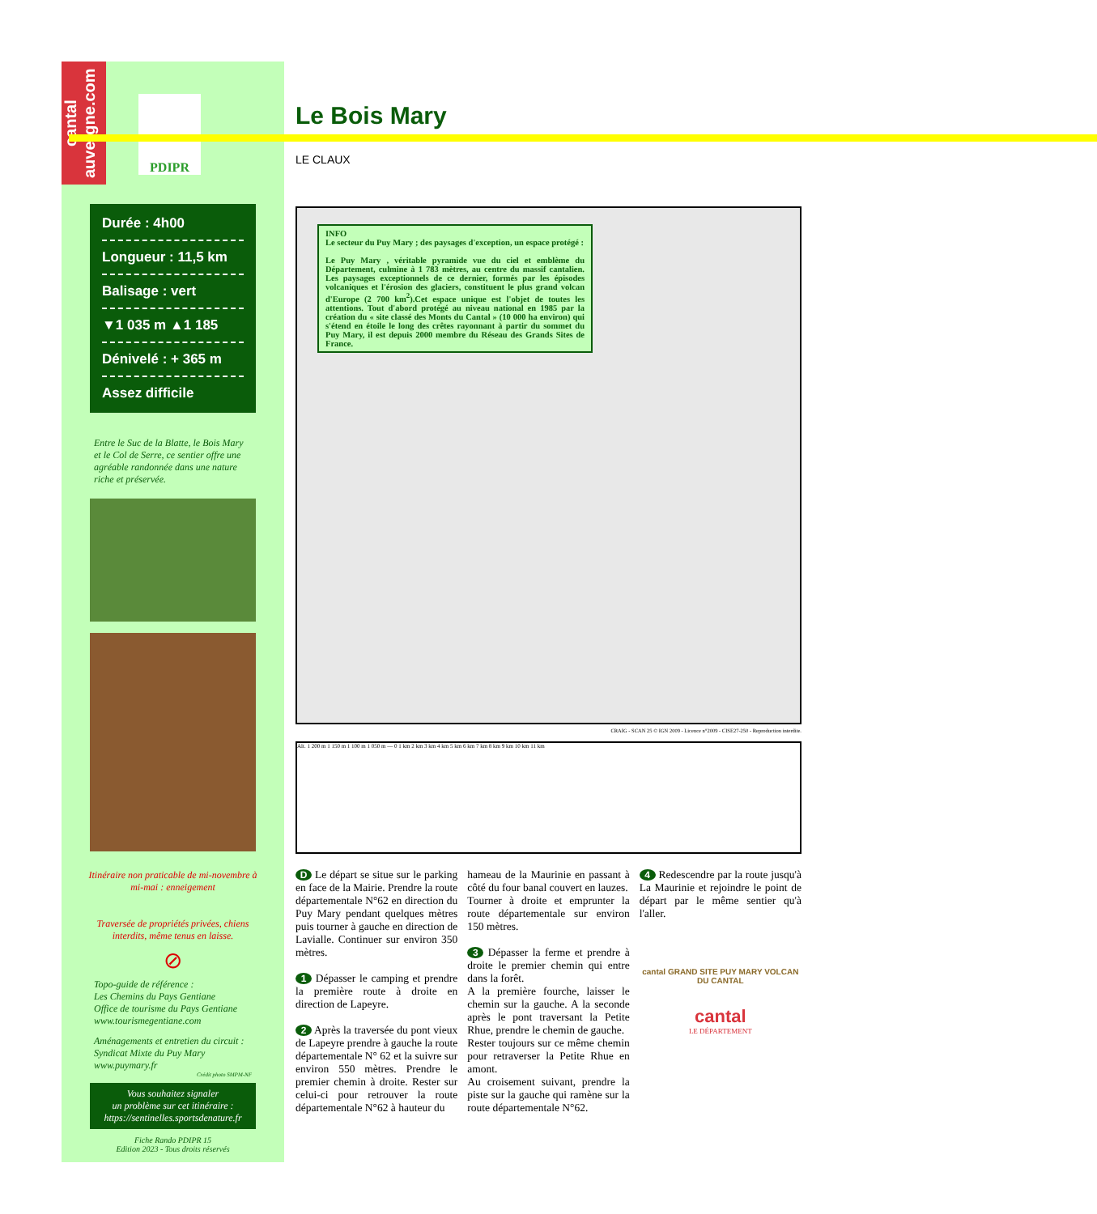cantal auvergne.com
PDIPR
Durée : 4h00
Longueur : 11,5 km
Balisage : vert
▼1 035 m ▲1 185
Dénivelé : + 365 m
Assez difficile
Entre le Suc de la Blatte, le Bois Mary et le Col de Serre, ce sentier offre une agréable randonnée dans une nature riche et préservée.
Itinéraire non praticable de mi-novembre à mi-mai : enneigement
Traversée de propriétés privées, chiens interdits, même tenus en laisse.
⊘
Topo-guide de référence :
Les Chemins du Pays Gentiane
Office de tourisme du Pays Gentiane
www.tourismegentiane.com
Aménagements et entretien du circuit :
Syndicat Mixte du Puy Mary
www.puymary.fr
Crédit photo SMPM-NF
Vous souhaitez signaler
un problème sur cet itinéraire :
https://sentinelles.sportsdenature.fr
Fiche Rando PDIPR 15
Edition 2023 - Tous droits réservés
Le Bois Mary
LE CLAUX
INFO
Le secteur du Puy Mary ; des paysages d'exception, un espace protégé :
Le Puy Mary , véritable pyramide vue du ciel et emblème du Département, culmine à 1 783 mètres, au centre du massif cantalien. Les paysages exceptionnels de ce dernier, formés par les épisodes volcaniques et l'érosion des glaciers, constituent le plus grand volcan d'Europe (2 700 km<sup>2</sup>).Cet espace unique est l'objet de toutes les attentions. Tout d'abord protégé au niveau national en 1985 par la création du « site classé des Monts du Cantal » (10 000 ha environ) qui s'étend en étoile le long des crêtes rayonnant à partir du sommet du Puy Mary, il est depuis 2000 membre du Réseau des Grands Sites de France.
CRAIG - SCAN 25 © IGN 2009 - Licence n°2009 - CISE27-250 - Reproduction interdite.
Alt. 1 200 m 1 150 m 1 100 m 1 050 m — 0 1 km 2 km 3 km 4 km 5 km 6 km 7 km 8 km 9 km 10 km 11 km
D Le départ se situe sur le parking en face de la Mairie. Prendre la route départementale N°62 en direction du Puy Mary pendant quelques mètres puis tourner à gauche en direction de Lavialle. Continuer sur environ 350 mètres.
1 Dépasser le camping et prendre la première route à droite en direction de Lapeyre.
2 Après la traversée du pont vieux de Lapeyre prendre à gauche la route départementale N° 62 et la suivre sur environ 550 mètres. Prendre le premier chemin à droite. Rester sur celui-ci pour retrouver la route départementale N°62 à hauteur du
hameau de la Maurinie en passant à côté du four banal couvert en lauzes.
Tourner à droite et emprunter la route départementale sur environ 150 mètres.
3 Dépasser la ferme et prendre à droite le premier chemin qui entre dans la forêt.
A la première fourche, laisser le chemin sur la gauche. A la seconde après le pont traversant la Petite Rhue, prendre le chemin de gauche.
Rester toujours sur ce même chemin pour retraverser la Petite Rhue en amont.
Au croisement suivant, prendre la piste sur la gauche qui ramène sur la route départementale N°62.
4 Redescendre par la route jusqu'à La Maurinie et rejoindre le point de départ par le même sentier qu'à l'aller.
cantal GRAND SITE PUY MARY VOLCAN DU CANTAL
cantal
LE DÉPARTEMENT